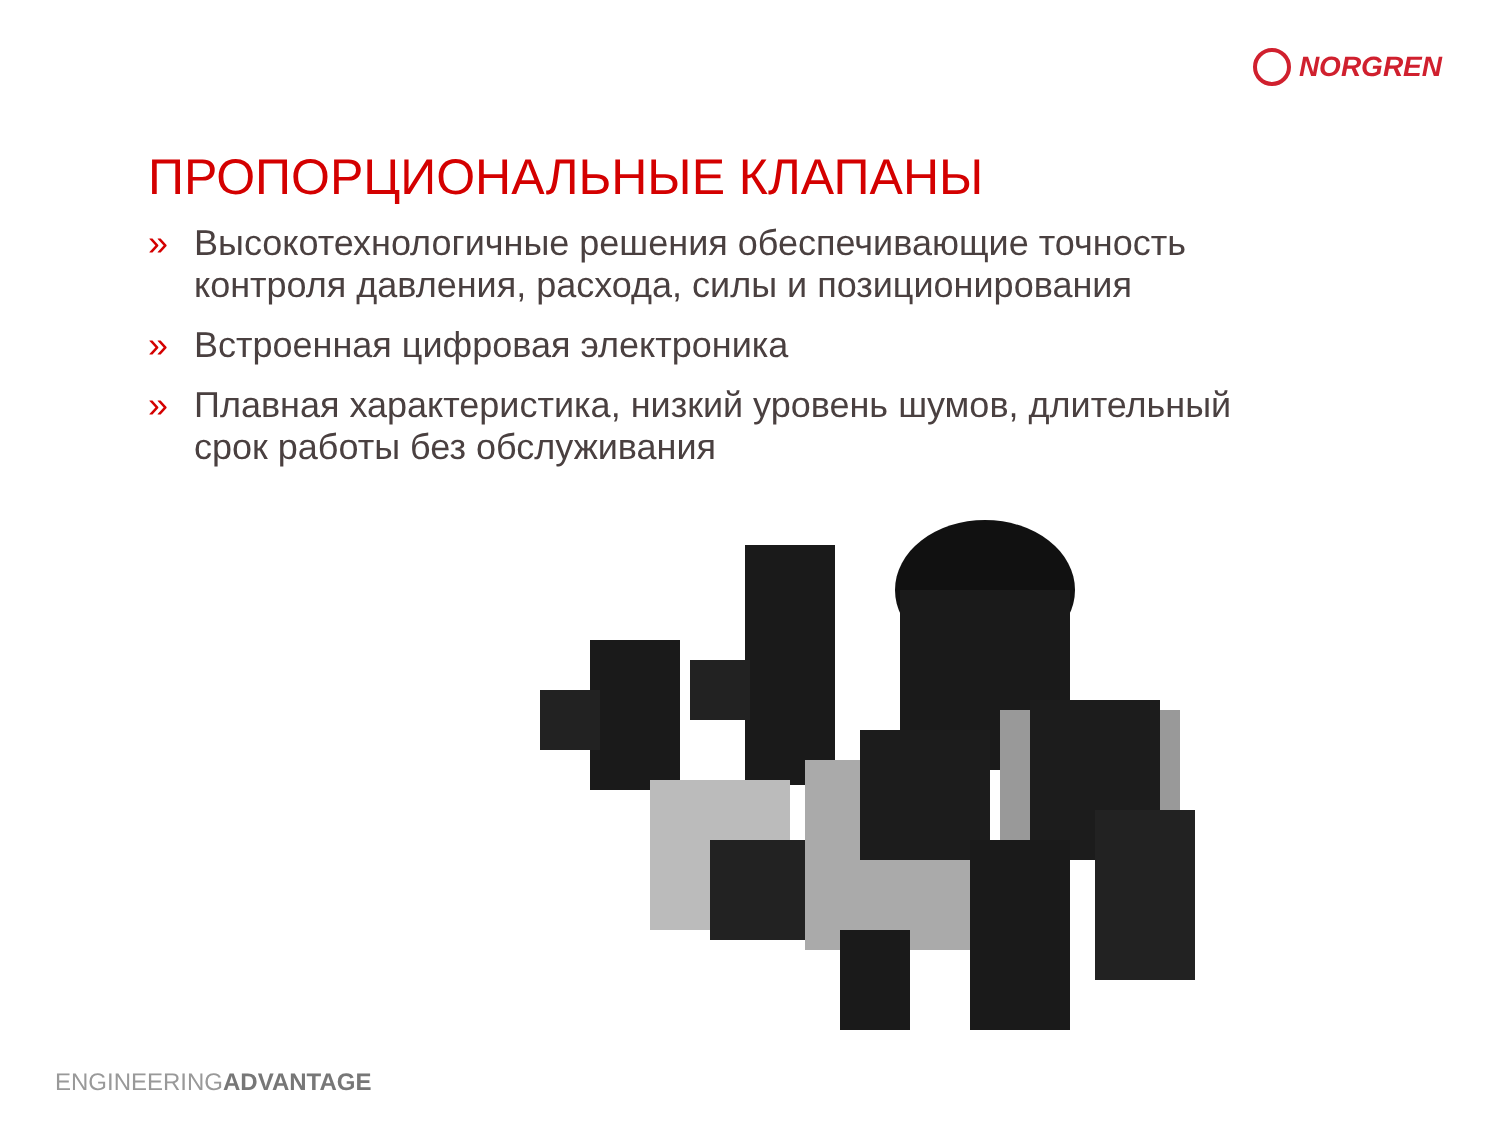NORGREN
ПРОПОРЦИОНАЛЬНЫЕ КЛАПАНЫ
» Высокотехнологичные решения обеспечивающие точность контроля давления, расхода, силы и позиционирования
» Встроенная цифровая электроника
» Плавная характеристика, низкий уровень шумов, длительный срок работы без обслуживания
ENGINEERINGADVANTAGE